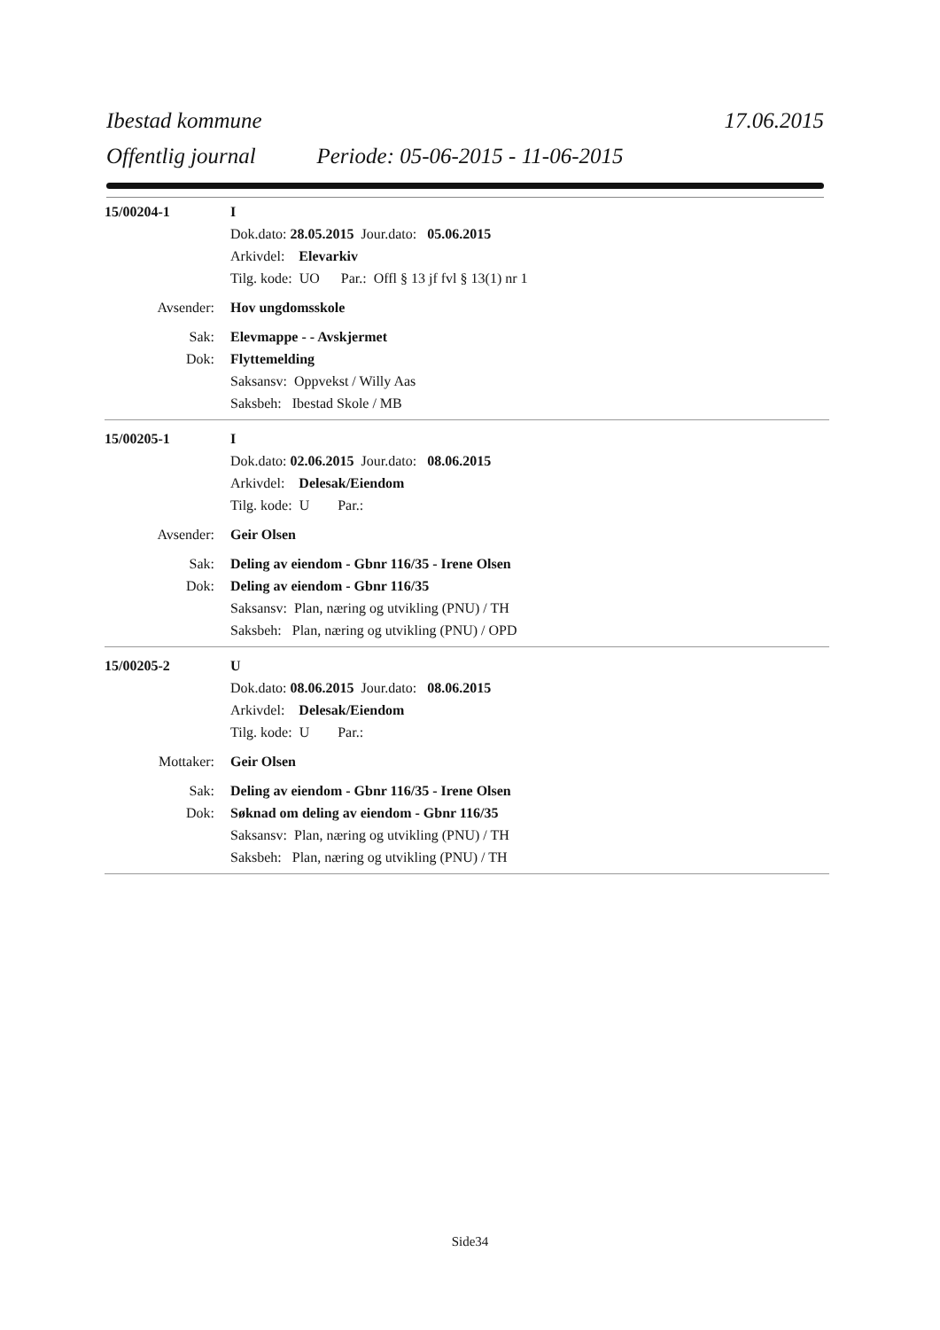Ibestad kommune 17.06.2015
Offentlig journal Periode: 05-06-2015 - 11-06-2015
15/00204-1 I
Dok.dato: 28.05.2015 Jour.dato: 05.06.2015
Arkivdel: Elevarkiv
Tilg. kode: UO Par.: Offl § 13 jf fvl § 13(1) nr 1
Avsender: Hov ungdomsskole
Sak: Elevmappe - - Avskjermet
Dok: Flyttemelding
Saksansv: Oppvekst / Willy Aas
Saksbeh: Ibestad Skole / MB
15/00205-1 I
Dok.dato: 02.06.2015 Jour.dato: 08.06.2015
Arkivdel: Delesak/Eiendom
Tilg. kode: U Par.:
Avsender: Geir Olsen
Sak: Deling av eiendom - Gbnr 116/35 - Irene Olsen
Dok: Deling av eiendom - Gbnr 116/35
Saksansv: Plan, næring og utvikling (PNU) / TH
Saksbeh: Plan, næring og utvikling (PNU) / OPD
15/00205-2 U
Dok.dato: 08.06.2015 Jour.dato: 08.06.2015
Arkivdel: Delesak/Eiendom
Tilg. kode: U Par.:
Mottaker: Geir Olsen
Sak: Deling av eiendom - Gbnr 116/35 - Irene Olsen
Dok: Søknad om deling av eiendom - Gbnr 116/35
Saksansv: Plan, næring og utvikling (PNU) / TH
Saksbeh: Plan, næring og utvikling (PNU) / TH
Side34